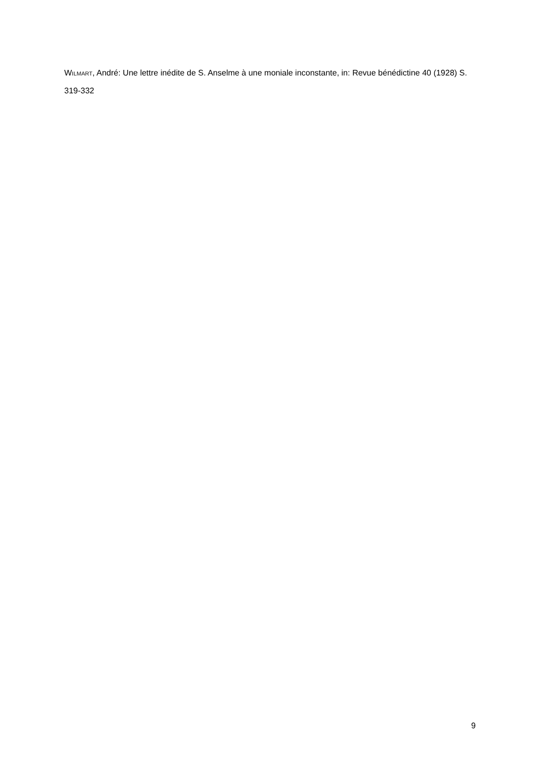WILMART, André: Une lettre inédite de S. Anselme à une moniale inconstante, in: Revue bénédictine 40 (1928) S. 319-332
9